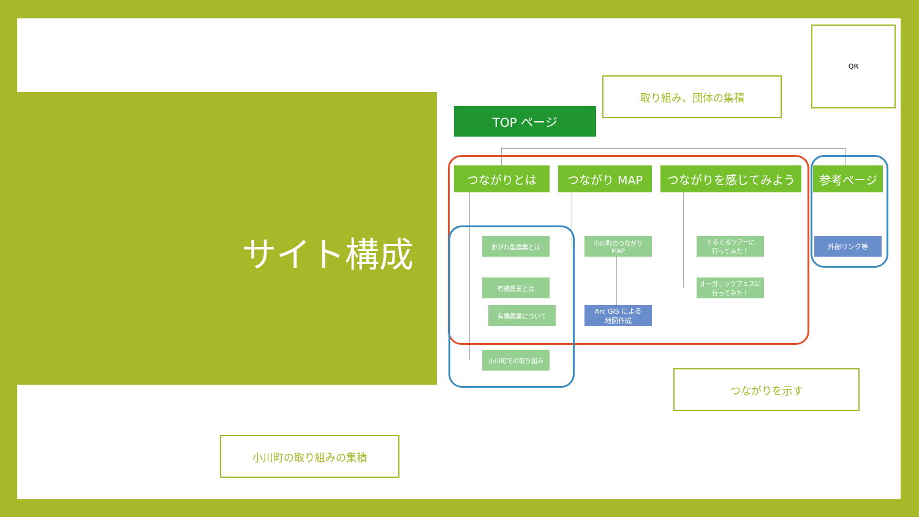サイト構成
TOP ページ
取り組み、団体の集積
QR
つながりとは つながり MAP つながりを感じてみよう 参考ページ
おがわ型農業とは
小川町のつながり
MAP
ぐるぐるツアーに
行ってみた！
外部リンク等
有機農業とは
オーガニックフェスに
行ってみた！
有機農業について
Arc GIS による
地図作成
小川町での取り組み
つながりを示す
小川町の取り組みの集積